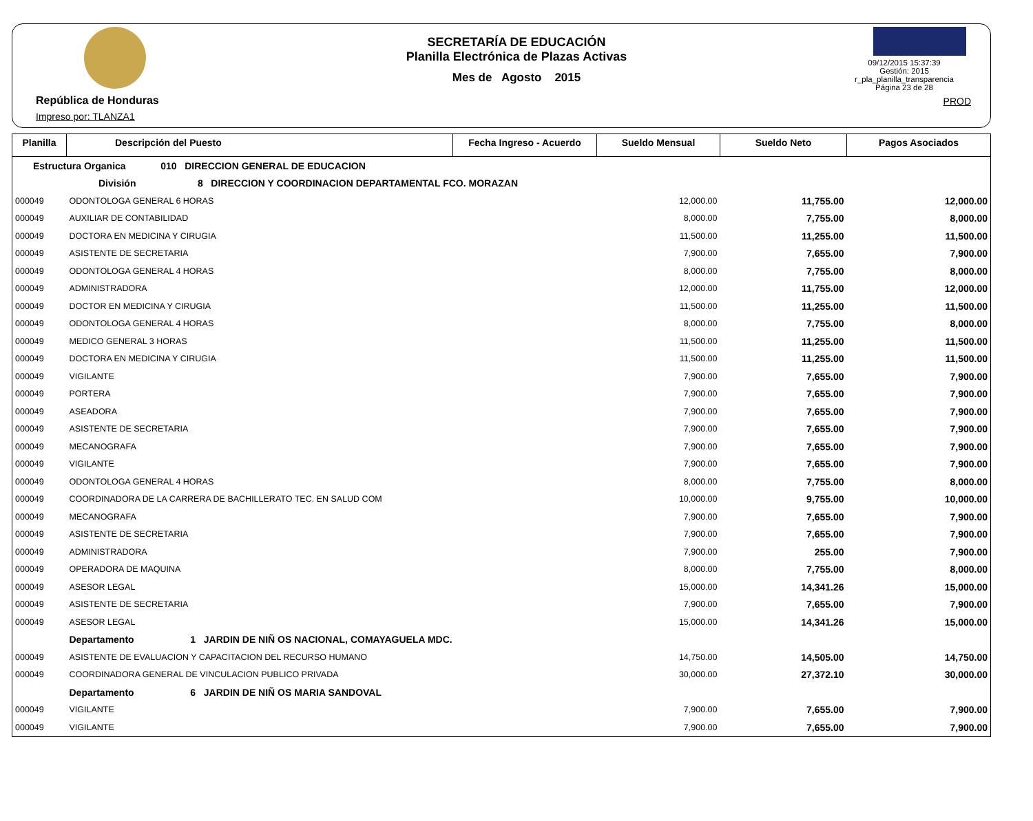República de Honduras
Impreso por: TLANZA1
SECRETARÍA DE EDUCACIÓN
Planilla Electrónica de Plazas Activas
Mes de Agosto 2015
09/12/2015 15:37:39
Gestión: 2015
r_pla_planilla_transparencia
Página 23 de 28
PROD
| Planilla | Descripción del Puesto | Fecha Ingreso - Acuerdo | Sueldo Mensual | Sueldo Neto | Pagos Asociados |
| --- | --- | --- | --- | --- | --- |
| Estructura Organica 010 DIRECCION GENERAL DE EDUCACION | | | | | |
| División 8 DIRECCION Y COORDINACION DEPARTAMENTAL FCO. MORAZAN | | | | | |
| 000049 | ODONTOLOGA GENERAL 6 HORAS | | 12,000.00 | 11,755.00 | 12,000.00 |
| 000049 | AUXILIAR DE CONTABILIDAD | | 8,000.00 | 7,755.00 | 8,000.00 |
| 000049 | DOCTORA EN MEDICINA Y CIRUGIA | | 11,500.00 | 11,255.00 | 11,500.00 |
| 000049 | ASISTENTE DE SECRETARIA | | 7,900.00 | 7,655.00 | 7,900.00 |
| 000049 | ODONTOLOGA GENERAL 4 HORAS | | 8,000.00 | 7,755.00 | 8,000.00 |
| 000049 | ADMINISTRADORA | | 12,000.00 | 11,755.00 | 12,000.00 |
| 000049 | DOCTOR EN MEDICINA Y CIRUGIA | | 11,500.00 | 11,255.00 | 11,500.00 |
| 000049 | ODONTOLOGA GENERAL 4 HORAS | | 8,000.00 | 7,755.00 | 8,000.00 |
| 000049 | MEDICO GENERAL 3 HORAS | | 11,500.00 | 11,255.00 | 11,500.00 |
| 000049 | DOCTORA EN MEDICINA Y CIRUGIA | | 11,500.00 | 11,255.00 | 11,500.00 |
| 000049 | VIGILANTE | | 7,900.00 | 7,655.00 | 7,900.00 |
| 000049 | PORTERA | | 7,900.00 | 7,655.00 | 7,900.00 |
| 000049 | ASEADORA | | 7,900.00 | 7,655.00 | 7,900.00 |
| 000049 | ASISTENTE DE SECRETARIA | | 7,900.00 | 7,655.00 | 7,900.00 |
| 000049 | MECANOGRAFA | | 7,900.00 | 7,655.00 | 7,900.00 |
| 000049 | VIGILANTE | | 7,900.00 | 7,655.00 | 7,900.00 |
| 000049 | ODONTOLOGA GENERAL 4 HORAS | | 8,000.00 | 7,755.00 | 8,000.00 |
| 000049 | COORDINADORA DE LA CARRERA DE BACHILLERATO TEC. EN SALUD COM | | 10,000.00 | 9,755.00 | 10,000.00 |
| 000049 | MECANOGRAFA | | 7,900.00 | 7,655.00 | 7,900.00 |
| 000049 | ASISTENTE DE SECRETARIA | | 7,900.00 | 7,655.00 | 7,900.00 |
| 000049 | ADMINISTRADORA | | 7,900.00 | 255.00 | 7,900.00 |
| 000049 | OPERADORA DE MAQUINA | | 8,000.00 | 7,755.00 | 8,000.00 |
| 000049 | ASESOR LEGAL | | 15,000.00 | 14,341.26 | 15,000.00 |
| 000049 | ASISTENTE DE SECRETARIA | | 7,900.00 | 7,655.00 | 7,900.00 |
| 000049 | ASESOR LEGAL | | 15,000.00 | 14,341.26 | 15,000.00 |
| | Departamento 1 JARDIN DE NIÑ OS NACIONAL, COMAYAGUELA MDC. | | | | |
| 000049 | ASISTENTE DE EVALUACION Y CAPACITACION DEL RECURSO HUMANO | | 14,750.00 | 14,505.00 | 14,750.00 |
| 000049 | COORDINADORA GENERAL DE VINCULACION PUBLICO PRIVADA | | 30,000.00 | 27,372.10 | 30,000.00 |
| | Departamento 6 JARDIN DE NIÑ OS MARIA SANDOVAL | | | | |
| 000049 | VIGILANTE | | 7,900.00 | 7,655.00 | 7,900.00 |
| 000049 | VIGILANTE | | 7,900.00 | 7,655.00 | 7,900.00 |